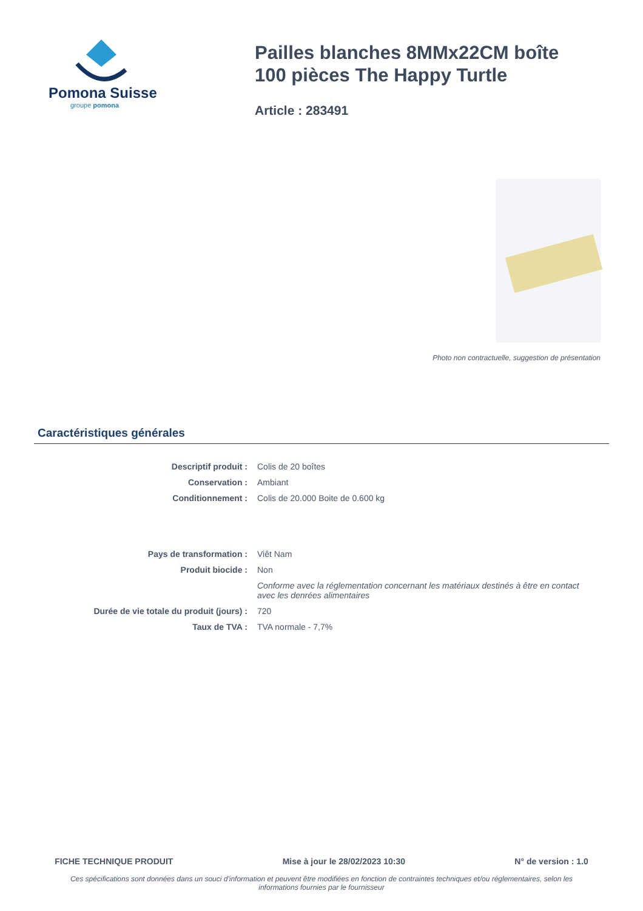Pomona Suisse
groupe pomona
Pailles blanches 8MMx22CM boîte 100 pièces The Happy Turtle
Article : 283491
Photo non contractuelle, suggestion de présentation
Caractéristiques générales
| Descriptif produit : | Colis de 20 boîtes |
| Conservation : | Ambiant |
| Conditionnement : | Colis de 20.000 Boite de 0.600 kg |
| Pays de transformation : | Viêt Nam |
| Produit biocide : | Non |
| | Conforme avec la réglementation concernant les matériaux destinés à être en contact avec les denrées alimentaires |
| Durée de vie totale du produit (jours) : | 720 |
| Taux de TVA : | TVA normale - 7,7% |
FICHE TECHNIQUE PRODUIT Mise à jour le 28/02/2023 10:30 N° de version : 1.0
Ces spécifications sont données dans un souci d'information et peuvent être modifiées en fonction de contraintes techniques et/ou réglementaires, selon les informations fournies par le fournisseur